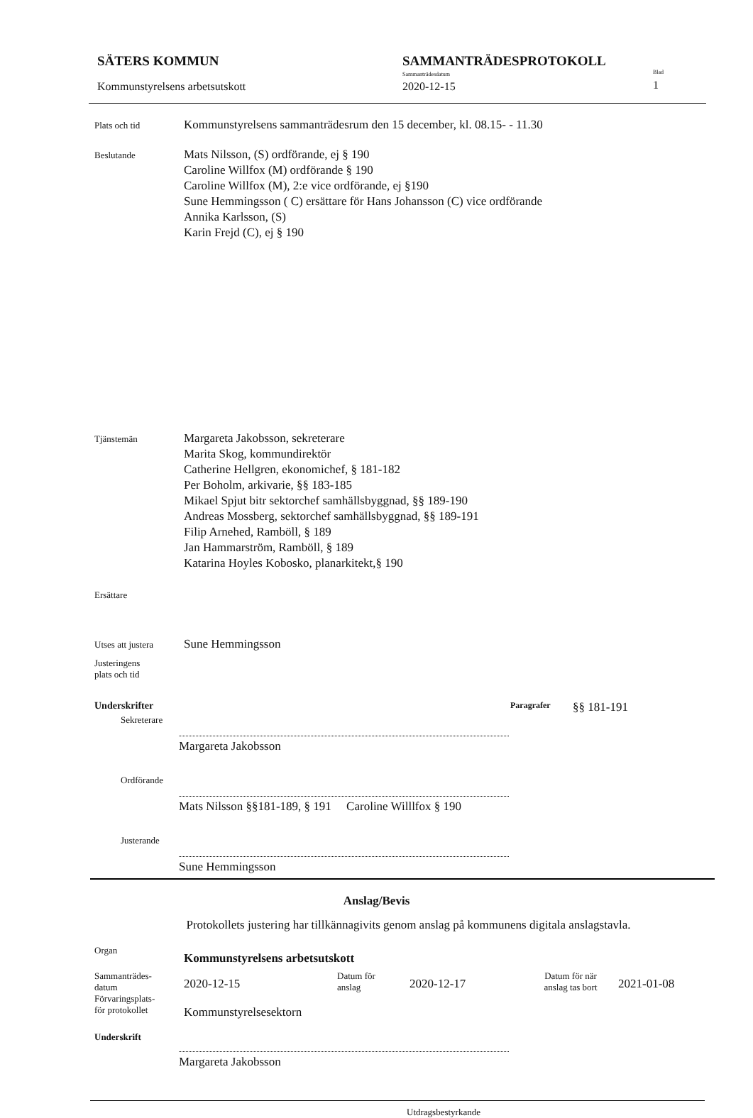SÄTERS KOMMUN
Kommunstyrelsens arbetsutskott
SAMMANTRÄDESPROTOKOLL
Sammanträdesdatum
2020-12-15
Blad
1
Plats och tid
Kommunstyrelsens sammanträdesrum den 15 december, kl. 08.15- - 11.30
Beslutande
Mats Nilsson, (S) ordförande, ej § 190
Caroline Willfox (M) ordförande § 190
Caroline Willfox (M), 2:e vice ordförande, ej §190
Sune Hemmingsson ( C) ersättare för Hans Johansson (C) vice ordförande
Annika Karlsson, (S)
Karin Frejd (C), ej § 190
Tjänstemän
Margareta Jakobsson, sekreterare
Marita Skog, kommundirektör
Catherine Hellgren, ekonomichef, § 181-182
Per Boholm, arkivarie, §§ 183-185
Mikael Spjut bitr sektorchef samhällsbyggnad, §§ 189-190
Andreas Mossberg, sektorchef samhällsbyggnad, §§ 189-191
Filip Arnehed, Ramböll, § 189
Jan Hammarström, Ramböll, § 189
Katarina Hoyles Kobosko, planarkitekt,§ 190
Ersättare
Utses att justera
Sune Hemmingsson
Justeringens
plats och tid
Underskrifter Paragrafer §§ 181-191
Sekreterare
Margareta Jakobsson
Ordförande
Mats Nilsson §§181-189, § 191 Caroline Willlfox § 190
Justerande
Sune Hemmingsson
Anslag/Bevis
Protokollets justering har tillkännagivits genom anslag på kommunens digitala anslagstavla.
Organ
Kommunstyrelsens arbetsutskott
Sammanträdes-
datum
2020-12-15
Datum för
anslag
2020-12-17
Datum för när
anslag tas bort
2021-01-08
Förvaringsplats-
för protokollet
Kommunstyrelsesektorn
Underskrift
Margareta Jakobsson
Utdragsbestyrkande